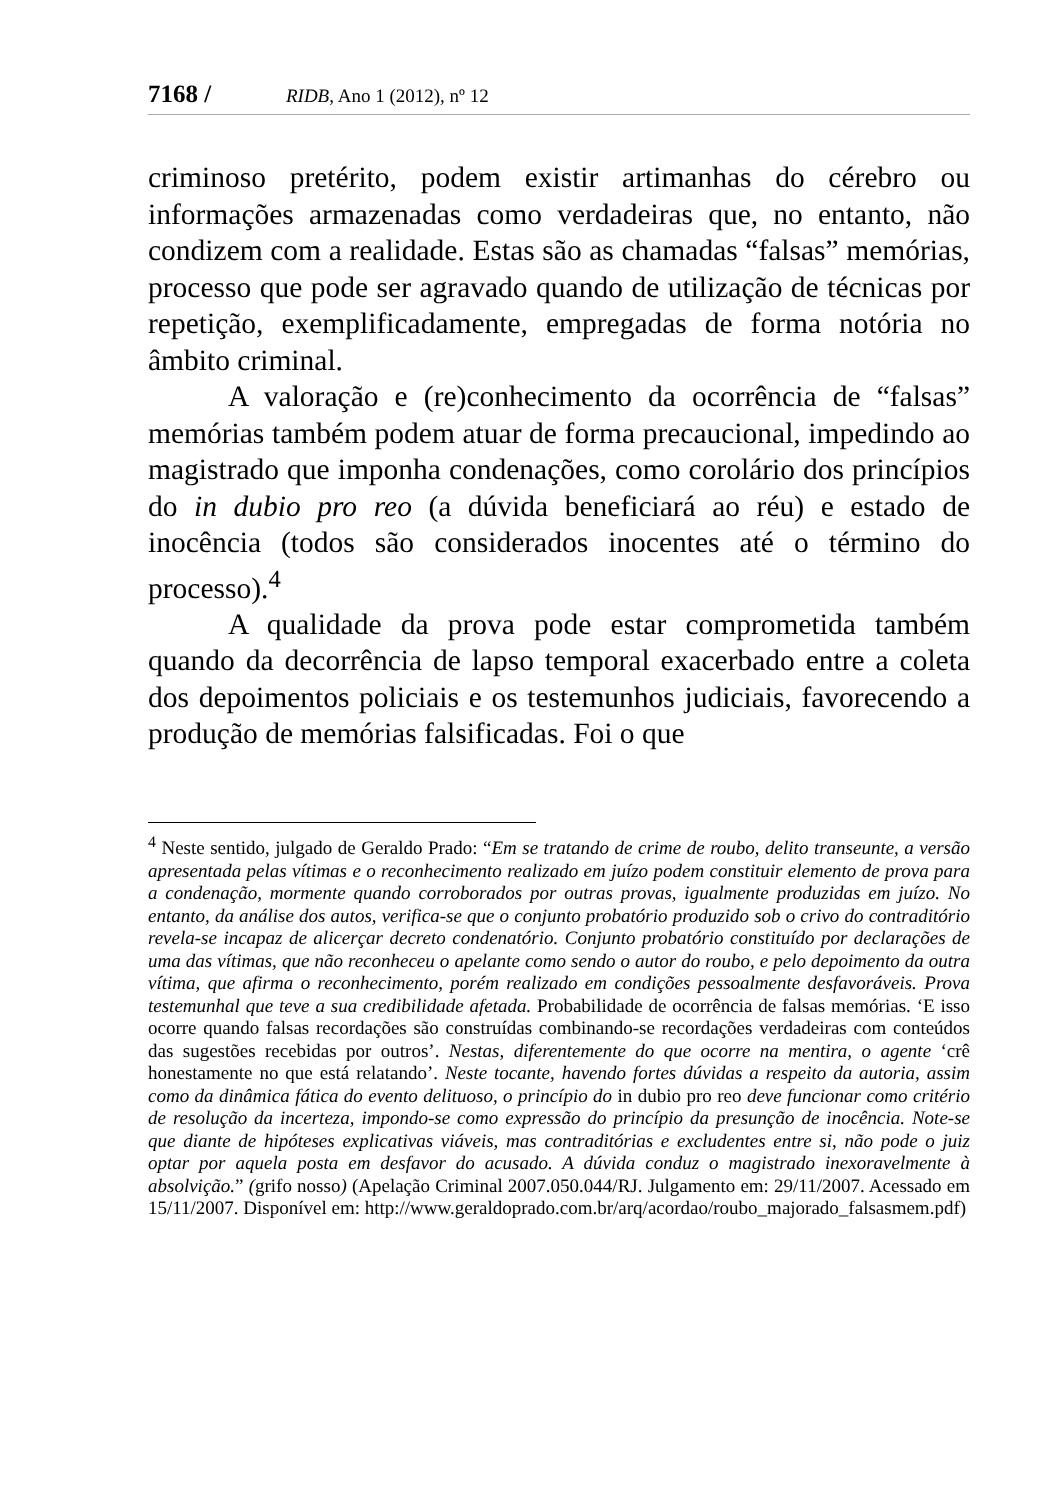7168 / RIDB, Ano 1 (2012), nº 12
criminoso pretérito, podem existir artimanhas do cérebro ou informações armazenadas como verdadeiras que, no entanto, não condizem com a realidade. Estas são as chamadas “falsas” memórias, processo que pode ser agravado quando de utilização de técnicas por repetição, exemplificadamente, empregadas de forma notória no âmbito criminal.
A valoração e (re)conhecimento da ocorrência de “falsas” memórias também podem atuar de forma precaucional, impedindo ao magistrado que imponha condenações, como corolário dos princípios do in dubio pro reo (a dúvida beneficiará ao réu) e estado de inocência (todos são considerados inocentes até o término do processo).<sup>4</sup>
A qualidade da prova pode estar comprometida também quando da decorrência de lapso temporal exacerbado entre a coleta dos depoimentos policiais e os testemunhos judiciais, favorecendo a produção de memórias falsificadas. Foi o que
<sup>4</sup> Neste sentido, julgado de Geraldo Prado: “Em se tratando de crime de roubo, delito transeunte, a versão apresentada pelas vítimas e o reconhecimento realizado em juízo podem constituir elemento de prova para a condenação, mormente quando corroborados por outras provas, igualmente produzidas em juízo. No entanto, da análise dos autos, verifica-se que o conjunto probatório produzido sob o crivo do contraditório revela-se incapaz de alicerçar decreto condenatório. Conjunto probatório constituído por declarações de uma das vítimas, que não reconheceu o apelante como sendo o autor do roubo, e pelo depoimento da outra vítima, que afirma o reconhecimento, porém realizado em condições pessoalmente desfavoráveis. Prova testemunhal que teve a sua credibilidade afetada. Probabilidade de ocorrência de falsas memórias. ‘E isso ocorre quando falsas recordações são construídas combinando-se recordações verdadeiras com conteúdos das sugestões recebidas por outros’. Nestas, diferentemente do que ocorre na mentira, o agente ‘crê honestamente no que está relatando’. Neste tocante, havendo fortes dúvidas a respeito da autoria, assim como da dinâmica fática do evento delituoso, o princípio do in dubio pro reo deve funcionar como critério de resolução da incerteza, impondo-se como expressão do princípio da presunção de inocência. Note-se que diante de hipóteses explicativas viáveis, mas contraditórias e excludentes entre si, não pode o juiz optar por aquela posta em desfavor do acusado. A dúvida conduz o magistrado inexoravelmente à absolvição.” (grifo nosso) (Apelação Criminal 2007.050.044/RJ. Julgamento em: 29/11/2007. Acessado em 15/11/2007. Disponível em: http://www.geraldoprado.com.br/arq/acordao/roubo_majorado_falsasmem.pdf)